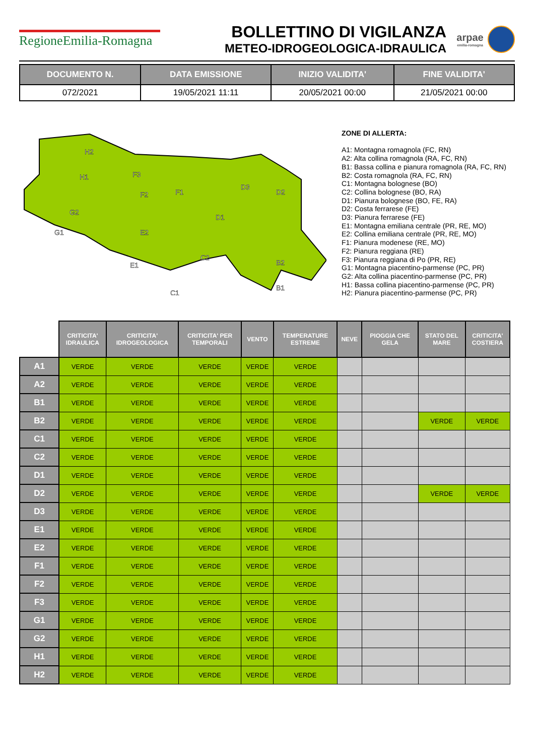RegioneEmilia-Romagna
BOLLETTINO DI VIGILANZA
METEO-IDROGEOLOGICA-IDRAULICA
arpae
emilia-romagna
| DOCUMENTO N. | DATA EMISSIONE | INIZIO VALIDITA' | FINE VALIDITA' |
| --- | --- | --- | --- |
| 072/2021 | 19/05/2021 11:11 | 20/05/2021 00:00 | 21/05/2021 00:00 |
H2
H1
G2
G1
F3
F2
F1
D3
D2
D1
E2
E1
C2
C1
B2
B1
ZONE DI ALLERTA:
A1: Montagna romagnola (FC, RN)
A2: Alta collina romagnola (RA, FC, RN)
B1: Bassa collina e pianura romagnola (RA, FC, RN)
B2: Costa romagnola (RA, FC, RN)
C1: Montagna bolognese (BO)
C2: Collina bolognese (BO, RA)
D1: Pianura bolognese (BO, FE, RA)
D2: Costa ferrarese (FE)
D3: Pianura ferrarese (FE)
E1: Montagna emiliana centrale (PR, RE, MO)
E2: Collina emiliana centrale (PR, RE, MO)
F1: Pianura modenese (RE, MO)
F2: Pianura reggiana (RE)
F3: Pianura reggiana di Po (PR, RE)
G1: Montagna piacentino-parmense (PC, PR)
G2: Alta collina piacentino-parmense (PC, PR)
H1: Bassa collina piacentino-parmense (PC, PR)
H2: Pianura piacentino-parmense (PC, PR)
| | CRITICITA' IDRAULICA | CRITICITA' IDROGEOLOGICA | CRITICITA' PER TEMPORALI | VENTO | TEMPERATURE ESTREME | NEVE | PIOGGIA CHE GELA | STATO DEL MARE | CRITICITA' COSTIERA |
| A1 | VERDE | VERDE | VERDE | VERDE | VERDE | | | | |
| A2 | VERDE | VERDE | VERDE | VERDE | VERDE | | | | |
| B1 | VERDE | VERDE | VERDE | VERDE | VERDE | | | | |
| B2 | VERDE | VERDE | VERDE | VERDE | VERDE | | | VERDE | VERDE |
| C1 | VERDE | VERDE | VERDE | VERDE | VERDE | | | | |
| C2 | VERDE | VERDE | VERDE | VERDE | VERDE | | | | |
| D1 | VERDE | VERDE | VERDE | VERDE | VERDE | | | | |
| D2 | VERDE | VERDE | VERDE | VERDE | VERDE | | | VERDE | VERDE |
| D3 | VERDE | VERDE | VERDE | VERDE | VERDE | | | | |
| E1 | VERDE | VERDE | VERDE | VERDE | VERDE | | | | |
| E2 | VERDE | VERDE | VERDE | VERDE | VERDE | | | | |
| F1 | VERDE | VERDE | VERDE | VERDE | VERDE | | | | |
| F2 | VERDE | VERDE | VERDE | VERDE | VERDE | | | | |
| F3 | VERDE | VERDE | VERDE | VERDE | VERDE | | | | |
| G1 | VERDE | VERDE | VERDE | VERDE | VERDE | | | | |
| G2 | VERDE | VERDE | VERDE | VERDE | VERDE | | | | |
| H1 | VERDE | VERDE | VERDE | VERDE | VERDE | | | | |
| H2 | VERDE | VERDE | VERDE | VERDE | VERDE | | | | |